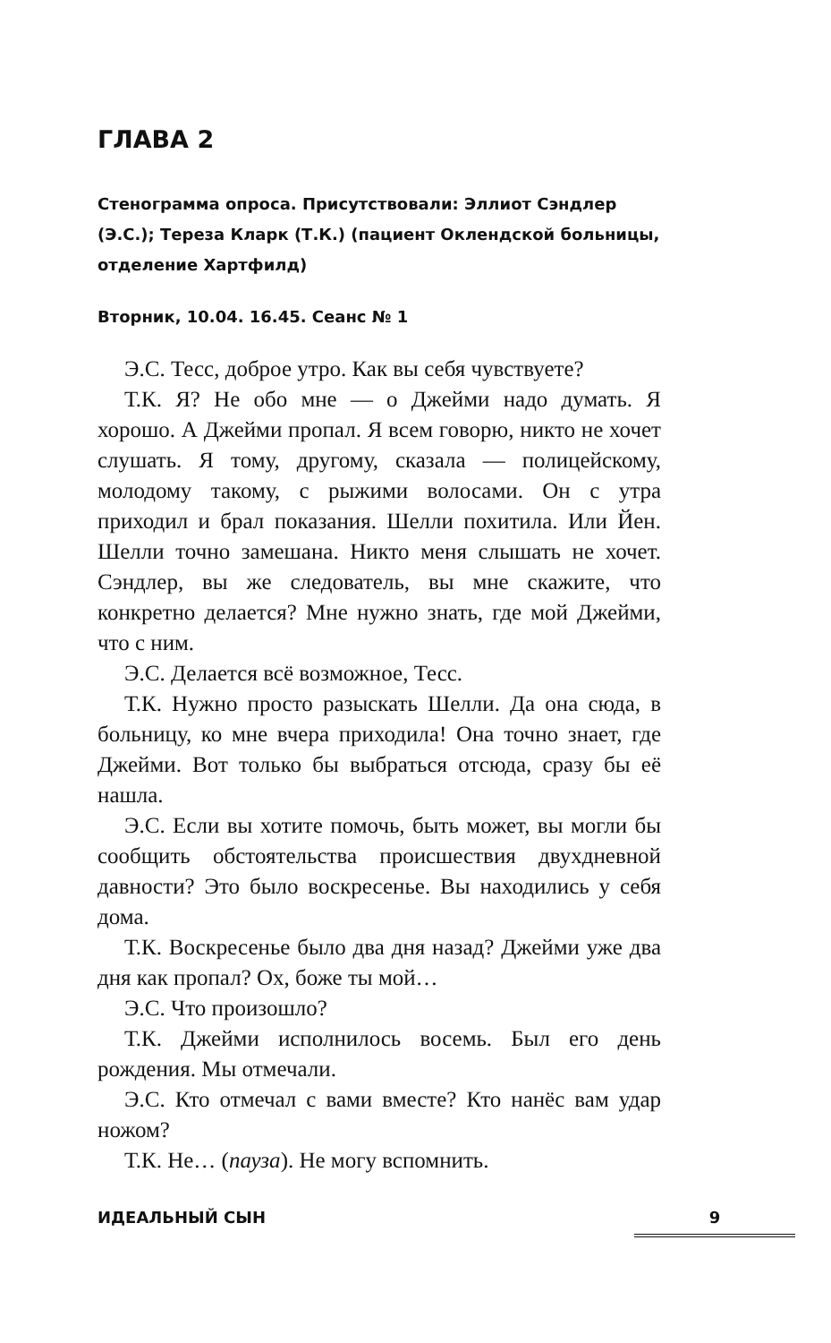ГЛАВА 2
Стенограмма опроса. Присутствовали: Эллиот Сэндлер (Э.С.); Тереза Кларк (Т.К.) (пациент Оклендской больницы, отделение Хартфилд)
Вторник, 10.04. 16.45. Сеанс № 1
Э.С. Тесс, доброе утро. Как вы себя чувствуете?
Т.К. Я? Не обо мне — о Джейми надо думать. Я хорошо. А Джейми пропал. Я всем говорю, никто не хочет слушать. Я тому, другому, сказала — полицейскому, молодому такому, с рыжими волосами. Он с утра приходил и брал показания. Шелли похитила. Или Йен. Шелли точно замешана. Никто меня слышать не хочет. Сэндлер, вы же следователь, вы мне скажите, что конкретно делается? Мне нужно знать, где мой Джейми, что с ним.
Э.С. Делается всё возможное, Тесс.
Т.К. Нужно просто разыскать Шелли. Да она сюда, в больницу, ко мне вчера приходила! Она точно знает, где Джейми. Вот только бы выбраться отсюда, сразу бы её нашла.
Э.С. Если вы хотите помочь, быть может, вы могли бы сообщить обстоятельства происшествия двухдневной давности? Это было воскресенье. Вы находились у себя дома.
Т.К. Воскресенье было два дня назад? Джейми уже два дня как пропал? Ох, боже ты мой…
Э.С. Что произошло?
Т.К. Джейми исполнилось восемь. Был его день рождения. Мы отмечали.
Э.С. Кто отмечал с вами вместе? Кто нанёс вам удар ножом?
Т.К. Не… (пауза). Не могу вспомнить.
ИДЕАЛЬНЫЙ СЫН 9